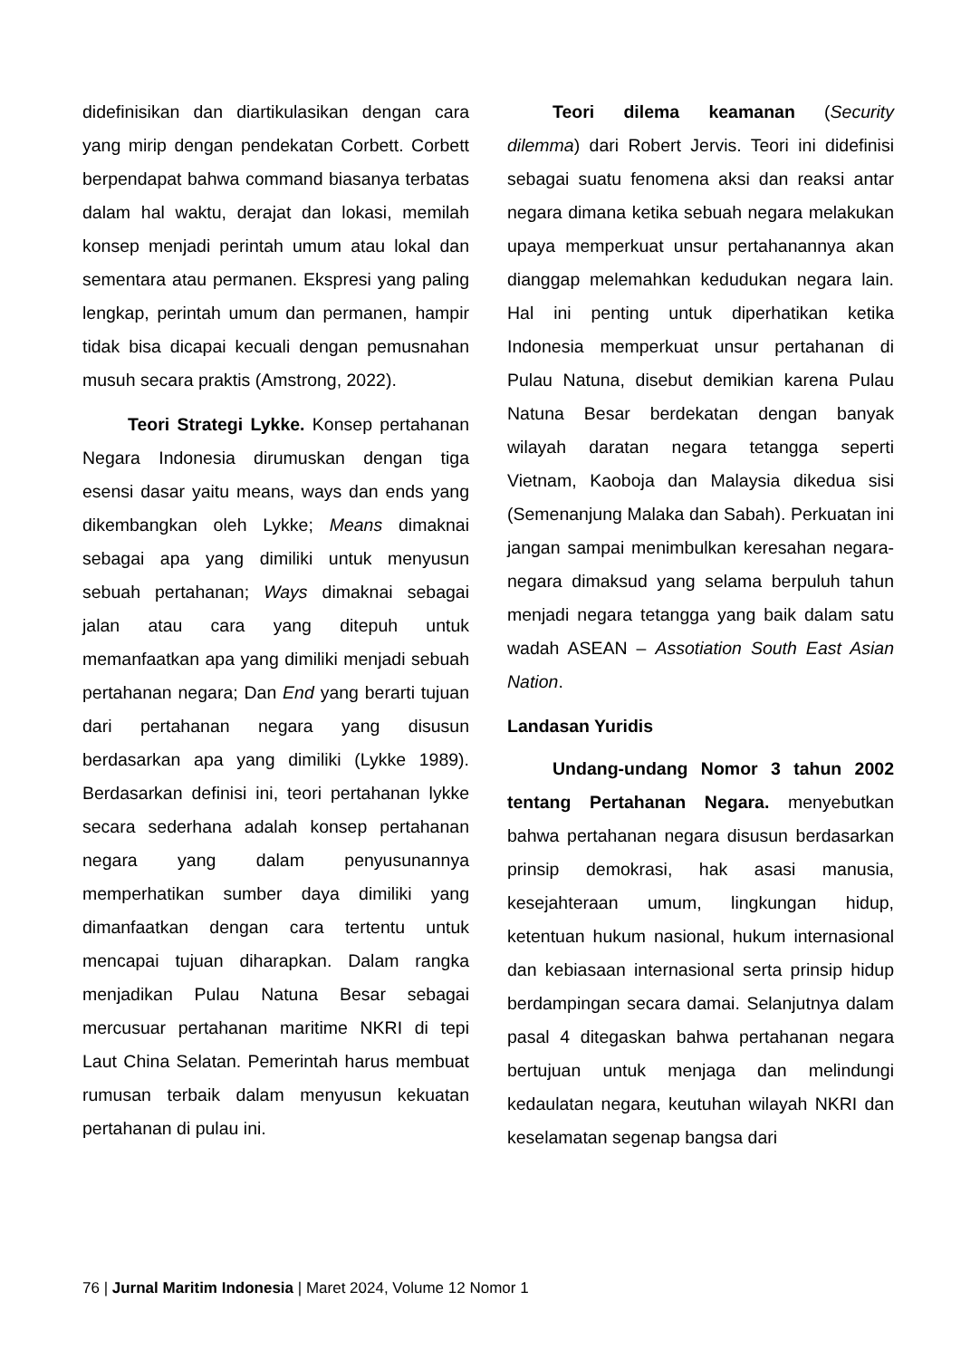didefinisikan dan diartikulasikan dengan cara yang mirip dengan pendekatan Corbett. Corbett berpendapat bahwa command biasanya terbatas dalam hal waktu, derajat dan lokasi, memilah konsep menjadi perintah umum atau lokal dan sementara atau permanen. Ekspresi yang paling lengkap, perintah umum dan permanen, hampir tidak bisa dicapai kecuali dengan pemusnahan musuh secara praktis (Amstrong, 2022).
Teori Strategi Lykke. Konsep pertahanan Negara Indonesia dirumuskan dengan tiga esensi dasar yaitu means, ways dan ends yang dikembangkan oleh Lykke; Means dimaknai sebagai apa yang dimiliki untuk menyusun sebuah pertahanan; Ways dimaknai sebagai jalan atau cara yang ditepuh untuk memanfaatkan apa yang dimiliki menjadi sebuah pertahanan negara; Dan End yang berarti tujuan dari pertahanan negara yang disusun berdasarkan apa yang dimiliki (Lykke 1989). Berdasarkan definisi ini, teori pertahanan lykke secara sederhana adalah konsep pertahanan negara yang dalam penyusunannya memperhatikan sumber daya dimiliki yang dimanfaatkan dengan cara tertentu untuk mencapai tujuan diharapkan. Dalam rangka menjadikan Pulau Natuna Besar sebagai mercusuar pertahanan maritime NKRI di tepi Laut China Selatan. Pemerintah harus membuat rumusan terbaik dalam menyusun kekuatan pertahanan di pulau ini.
Teori dilema keamanan (Security dilemma) dari Robert Jervis. Teori ini didefinisi sebagai suatu fenomena aksi dan reaksi antar negara dimana ketika sebuah negara melakukan upaya memperkuat unsur pertahanannya akan dianggap melemahkan kedudukan negara lain. Hal ini penting untuk diperhatikan ketika Indonesia memperkuat unsur pertahanan di Pulau Natuna, disebut demikian karena Pulau Natuna Besar berdekatan dengan banyak wilayah daratan negara tetangga seperti Vietnam, Kaoboja dan Malaysia dikedua sisi (Semenanjung Malaka dan Sabah). Perkuatan ini jangan sampai menimbulkan keresahan negara-negara dimaksud yang selama berpuluh tahun menjadi negara tetangga yang baik dalam satu wadah ASEAN – Assotiation South East Asian Nation.
Landasan Yuridis
Undang-undang Nomor 3 tahun 2002 tentang Pertahanan Negara. menyebutkan bahwa pertahanan negara disusun berdasarkan prinsip demokrasi, hak asasi manusia, kesejahteraan umum, lingkungan hidup, ketentuan hukum nasional, hukum internasional dan kebiasaan internasional serta prinsip hidup berdampingan secara damai. Selanjutnya dalam pasal 4 ditegaskan bahwa pertahanan negara bertujuan untuk menjaga dan melindungi kedaulatan negara, keutuhan wilayah NKRI dan keselamatan segenap bangsa dari
76 | Jurnal Maritim Indonesia | Maret 2024, Volume 12 Nomor 1